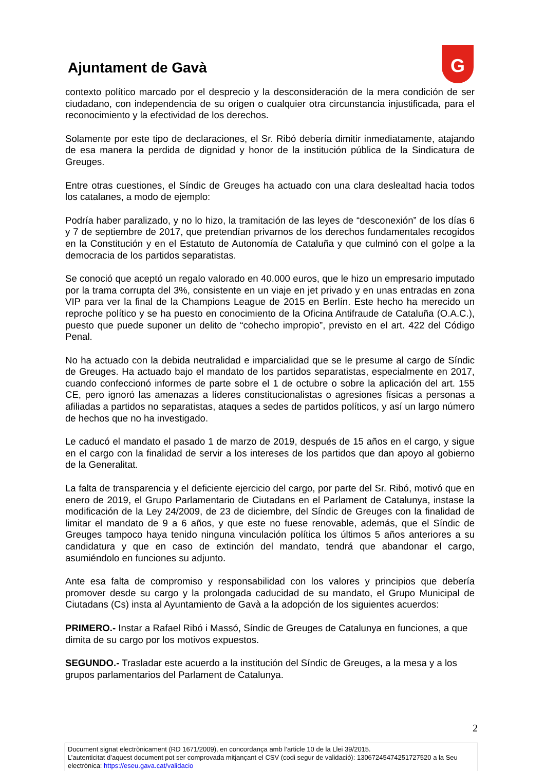Ajuntament de Gavà
G
contexto político marcado por el desprecio y la desconsideración de la mera condición de ser ciudadano, con independencia de su origen o cualquier otra circunstancia injustificada, para el reconocimiento y la efectividad de los derechos.
Solamente por este tipo de declaraciones, el Sr. Ribó debería dimitir inmediatamente, atajando de esa manera la perdida de dignidad y honor de la institución pública de la Sindicatura de Greuges.
Entre otras cuestiones, el Síndic de Greuges ha actuado con una clara deslealtad hacia todos los catalanes, a modo de ejemplo:
Podría haber paralizado, y no lo hizo, la tramitación de las leyes de “desconexión” de los días 6 y 7 de septiembre de 2017, que pretendían privarnos de los derechos fundamentales recogidos en la Constitución y en el Estatuto de Autonomía de Cataluña y que culminó con el golpe a la democracia de los partidos separatistas.
Se conoció que aceptó un regalo valorado en 40.000 euros, que le hizo un empresario imputado por la trama corrupta del 3%, consistente en un viaje en jet privado y en unas entradas en zona VIP para ver la final de la Champions League de 2015 en Berlín. Este hecho ha merecido un reproche político y se ha puesto en conocimiento de la Oficina Antifraude de Cataluña (O.A.C.), puesto que puede suponer un delito de “cohecho impropio”, previsto en el art. 422 del Código Penal.
No ha actuado con la debida neutralidad e imparcialidad que se le presume al cargo de Síndic de Greuges. Ha actuado bajo el mandato de los partidos separatistas, especialmente en 2017, cuando confeccionó informes de parte sobre el 1 de octubre o sobre la aplicación del art. 155 CE, pero ignoró las amenazas a líderes constitucionalistas o agresiones físicas a personas a afiliadas a partidos no separatistas, ataques a sedes de partidos políticos, y así un largo número de hechos que no ha investigado.
Le caducó el mandato el pasado 1 de marzo de 2019, después de 15 años en el cargo, y sigue en el cargo con la finalidad de servir a los intereses de los partidos que dan apoyo al gobierno de la Generalitat.
La falta de transparencia y el deficiente ejercicio del cargo, por parte del Sr. Ribó, motivó que en enero de 2019, el Grupo Parlamentario de Ciutadans en el Parlament de Catalunya, instase la modificación de la Ley 24/2009, de 23 de diciembre, del Síndic de Greuges con la finalidad de limitar el mandato de 9 a 6 años, y que este no fuese renovable, además, que el Síndic de Greuges tampoco haya tenido ninguna vinculación política los últimos 5 años anteriores a su candidatura y que en caso de extinción del mandato, tendrá que abandonar el cargo, asumiéndolo en funciones su adjunto.
Ante esa falta de compromiso y responsabilidad con los valores y principios que debería promover desde su cargo y la prolongada caducidad de su mandato, el Grupo Municipal de Ciutadans (Cs) insta al Ayuntamiento de Gavà a la adopción de los siguientes acuerdos:
PRIMERO.- Instar a Rafael Ribó i Massó, Síndic de Greuges de Catalunya en funciones, a que dimita de su cargo por los motivos expuestos.
SEGUNDO.- Trasladar este acuerdo a la institución del Síndic de Greuges, a la mesa y a los grupos parlamentarios del Parlament de Catalunya.
2
Document signat electrònicament (RD 1671/2009), en concordança amb l’article 10 de la Llei 39/2015.
L’autenticitat d’aquest document pot ser comprovada mitjançant el CSV (codi segur de validació): 13067245474251727520 a la Seu electrònica: https://eseu.gava.cat/validacio